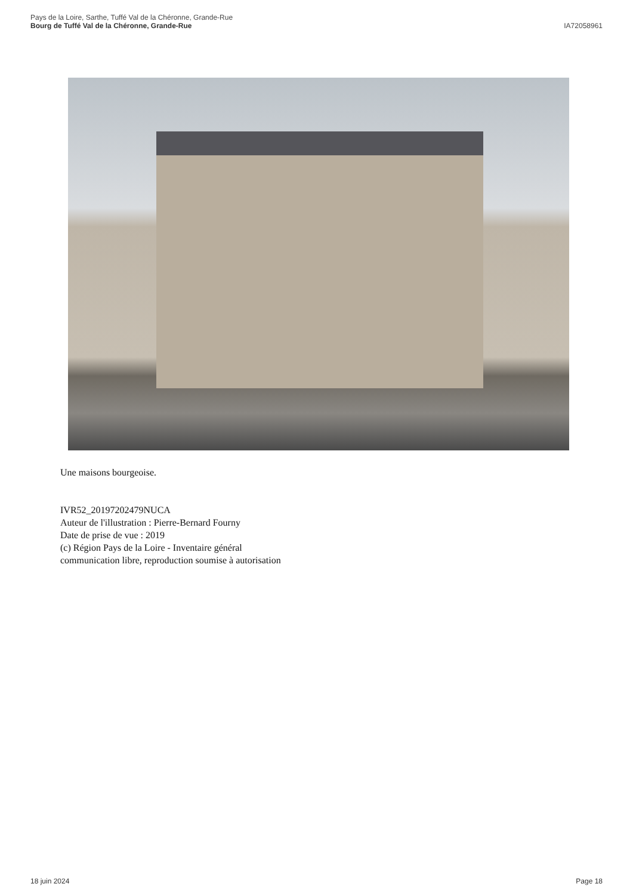Pays de la Loire, Sarthe, Tuffé Val de la Chéronne, Grande-Rue
Bourg de Tuffé Val de la Chéronne, Grande-Rue
IA72058961
Une maisons bourgeoise.
IVR52_20197202479NUCA
Auteur de l'illustration : Pierre-Bernard Fourny
Date de prise de vue : 2019
(c) Région Pays de la Loire - Inventaire général
communication libre, reproduction soumise à autorisation
18 juin 2024 Page 18